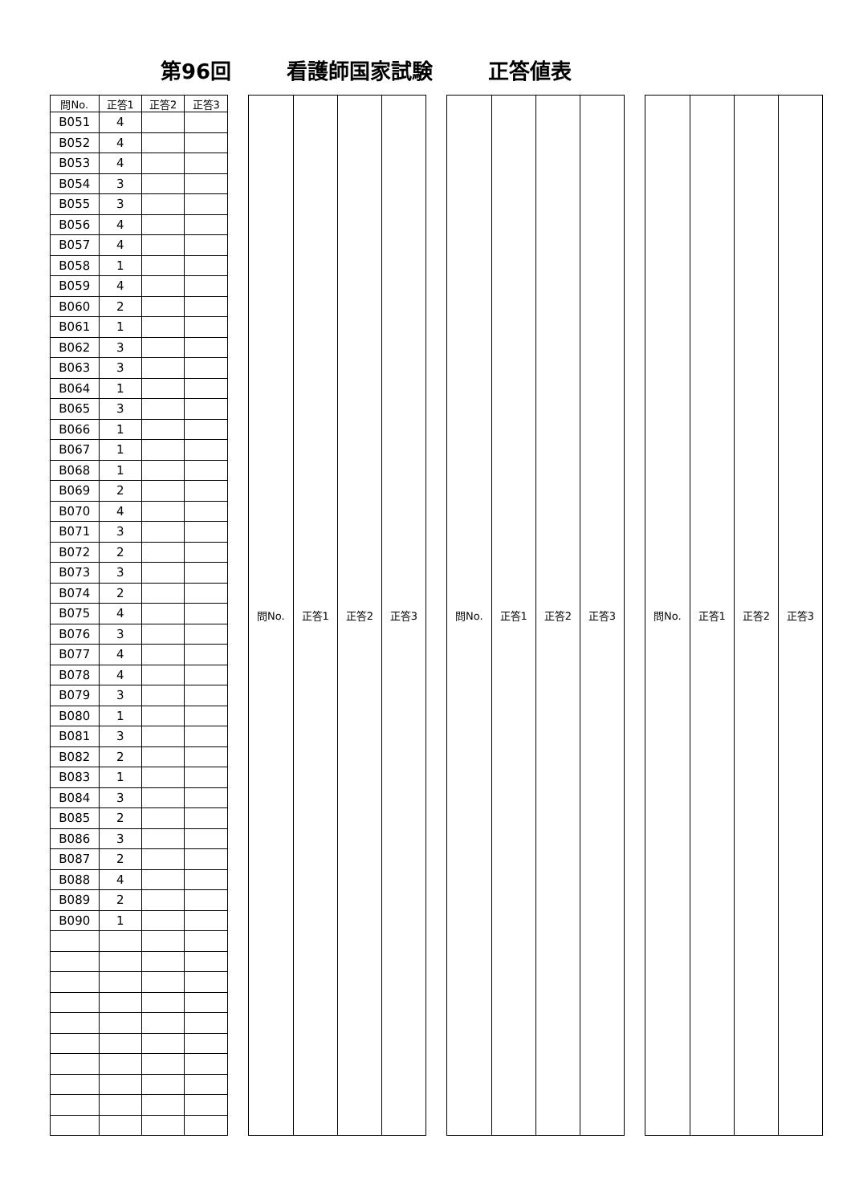第96回 看護師国家試験 正答値表
| 問No. | 正答1 | 正答2 | 正答3 |
| --- | --- | --- | --- |
| B051 | 4 | | |
| B052 | 4 | | |
| B053 | 4 | | |
| B054 | 3 | | |
| B055 | 3 | | |
| B056 | 4 | | |
| B057 | 4 | | |
| B058 | 1 | | |
| B059 | 4 | | |
| B060 | 2 | | |
| B061 | 1 | | |
| B062 | 3 | | |
| B063 | 3 | | |
| B064 | 1 | | |
| B065 | 3 | | |
| B066 | 1 | | |
| B067 | 1 | | |
| B068 | 1 | | |
| B069 | 2 | | |
| B070 | 4 | | |
| B071 | 3 | | |
| B072 | 2 | | |
| B073 | 3 | | |
| B074 | 2 | | |
| B075 | 4 | | |
| B076 | 3 | | |
| B077 | 4 | | |
| B078 | 4 | | |
| B079 | 3 | | |
| B080 | 1 | | |
| B081 | 3 | | |
| B082 | 2 | | |
| B083 | 1 | | |
| B084 | 3 | | |
| B085 | 2 | | |
| B086 | 3 | | |
| B087 | 2 | | |
| B088 | 4 | | |
| B089 | 2 | | |
| B090 | 1 | | |
| 問No. | 正答1 | 正答2 | 正答3 |
| --- | --- | --- | --- |
| 問No. | 正答1 | 正答2 | 正答3 |
| --- | --- | --- | --- |
| 問No. | 正答1 | 正答2 | 正答3 |
| --- | --- | --- | --- |